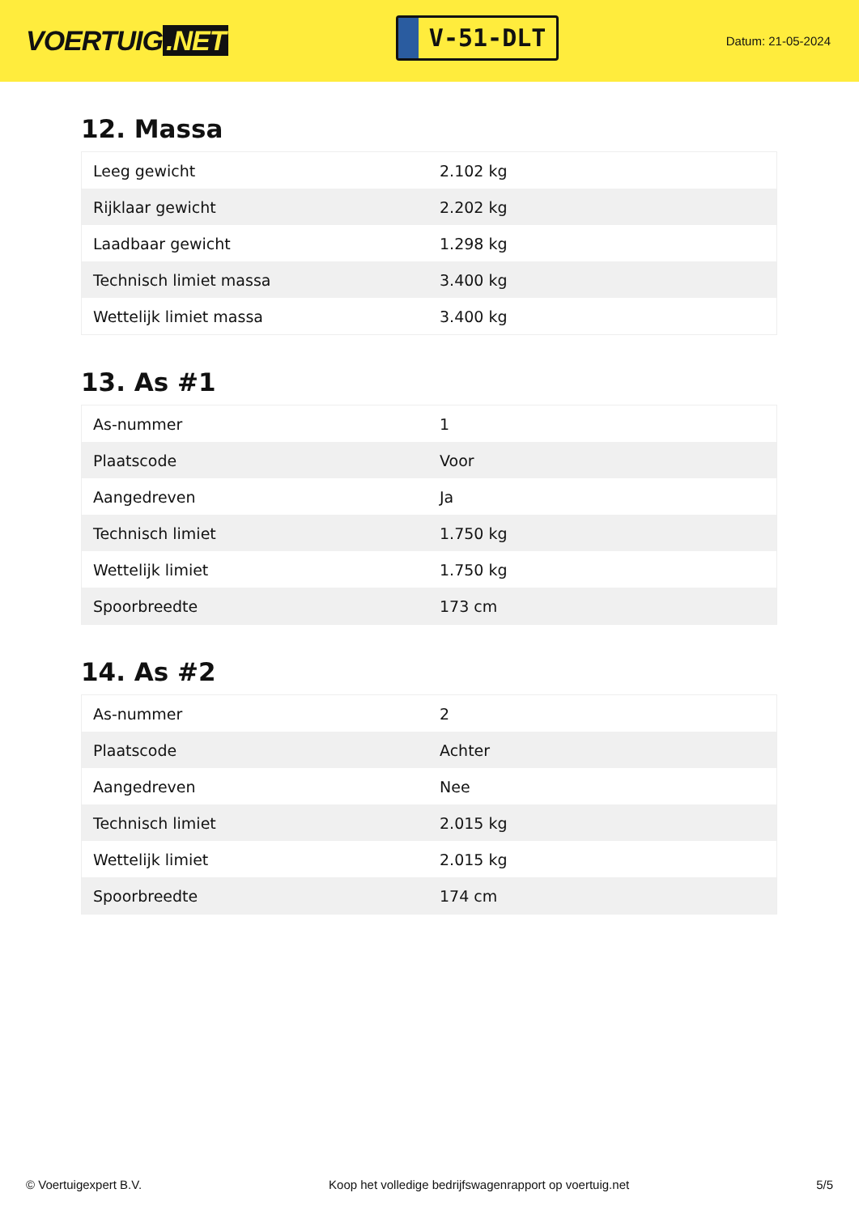VOERTUIG.NET
V-51-DLT
Datum: 21-05-2024
12. Massa
| Leeg gewicht | 2.102 kg |
| Rijklaar gewicht | 2.202 kg |
| Laadbaar gewicht | 1.298 kg |
| Technisch limiet massa | 3.400 kg |
| Wettelijk limiet massa | 3.400 kg |
13. As #1
| As-nummer | 1 |
| Plaatscode | Voor |
| Aangedreven | Ja |
| Technisch limiet | 1.750 kg |
| Wettelijk limiet | 1.750 kg |
| Spoorbreedte | 173 cm |
14. As #2
| As-nummer | 2 |
| Plaatscode | Achter |
| Aangedreven | Nee |
| Technisch limiet | 2.015 kg |
| Wettelijk limiet | 2.015 kg |
| Spoorbreedte | 174 cm |
© Voertuigexpert B.V. Koop het volledige bedrijfswagenrapport op voertuig.net 5/5